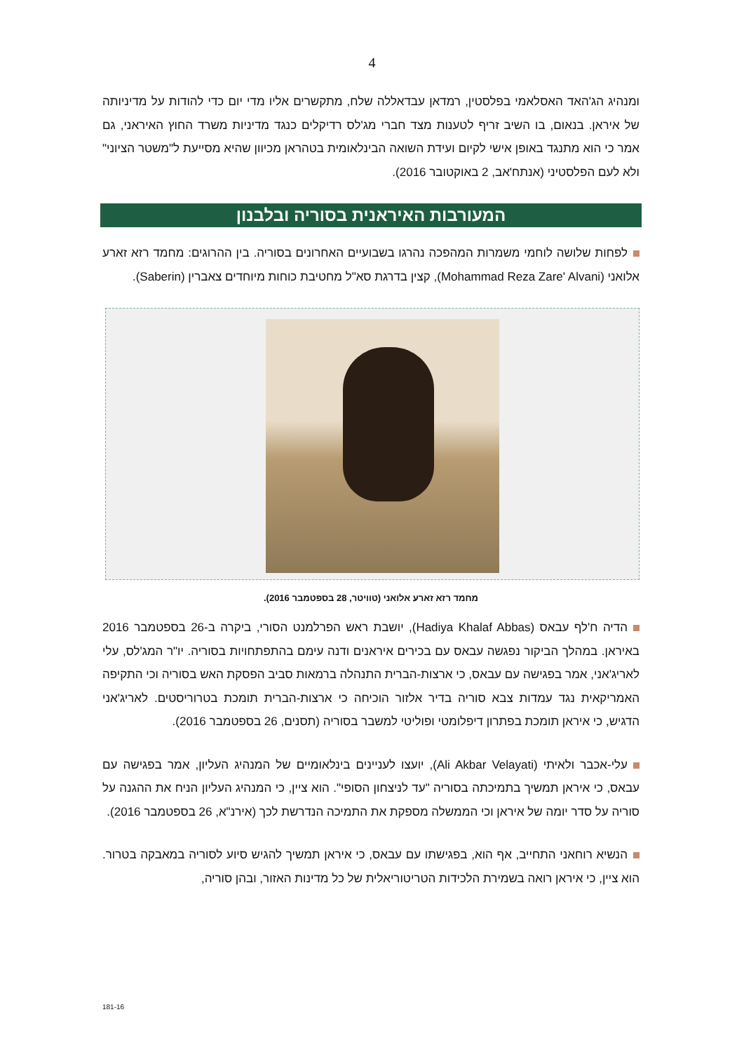4
ומנהיג הג'האד האסלאמי בפלסטין, רמדאן עבדאללה שלח, מתקשרים אליו מדי יום כדי להודות על מדיניותה של איראן. בנאום, בו השיב זריף לטענות מצד חברי מג'לס רדיקלים כנגד מדיניות משרד החוץ האיראני, גם אמר כי הוא מתנגד באופן אישי לקיום ועידת השואה הבינלאומית בטהראן מכיוון שהיא מסייעת ל"משטר הציוני" ולא לעם הפלסטיני (אנתח'אב, 2 באוקטובר 2016).
המעורבות האיראנית בסוריה ובלבנון
לפחות שלושה לוחמי משמרות המהפכה נהרגו בשבועיים האחרונים בסוריה. בין ההרוגים: מחמד רזא זארע אלואני (Mohammad Reza Zare' Alvani), קצין בדרגת סא"ל מחטיבת כוחות מיוחדים צאברין (Saberin).
מחמד רזא זארע אלואני (טוויטר, 28 בספטמבר 2016).
הדיה ח'לף עבאס (Hadiya Khalaf Abbas), יושבת ראש הפרלמנט הסורי, ביקרה ב-26 בספטמבר 2016 באיראן. במהלך הביקור נפגשה עבאס עם בכירים איראנים ודנה עימם בהתפתחויות בסוריה. יו"ר המג'לס, עלי לאריג'אני, אמר בפגישה עם עבאס, כי ארצות-הברית התנהלה ברמאות סביב הפסקת האש בסוריה וכי התקיפה האמריקאית נגד עמדות צבא סוריה בדיר אלזור הוכיחה כי ארצות-הברית תומכת בטרוריסטים. לאריג'אני הדגיש, כי איראן תומכת בפתרון דיפלומטי ופוליטי למשבר בסוריה (תסנים, 26 בספטמבר 2016).
עלי-אכבר ולאיתי (Ali Akbar Velayati), יועצו לעניינים בינלאומיים של המנהיג העליון, אמר בפגישה עם עבאס, כי איראן תמשיך בתמיכתה בסוריה "עד לניצחון הסופי". הוא ציין, כי המנהיג העליון הניח את ההגנה על סוריה על סדר יומה של איראן וכי הממשלה מספקת את התמיכה הנדרשת לכך (אירנ"א, 26 בספטמבר 2016).
הנשיא רוחאני התחייב, אף הוא, בפגישתו עם עבאס, כי איראן תמשיך להגיש סיוע לסוריה במאבקה בטרור. הוא ציין, כי איראן רואה בשמירת הלכידות הטריטוריאלית של כל מדינות האזור, ובהן סוריה,
181-16